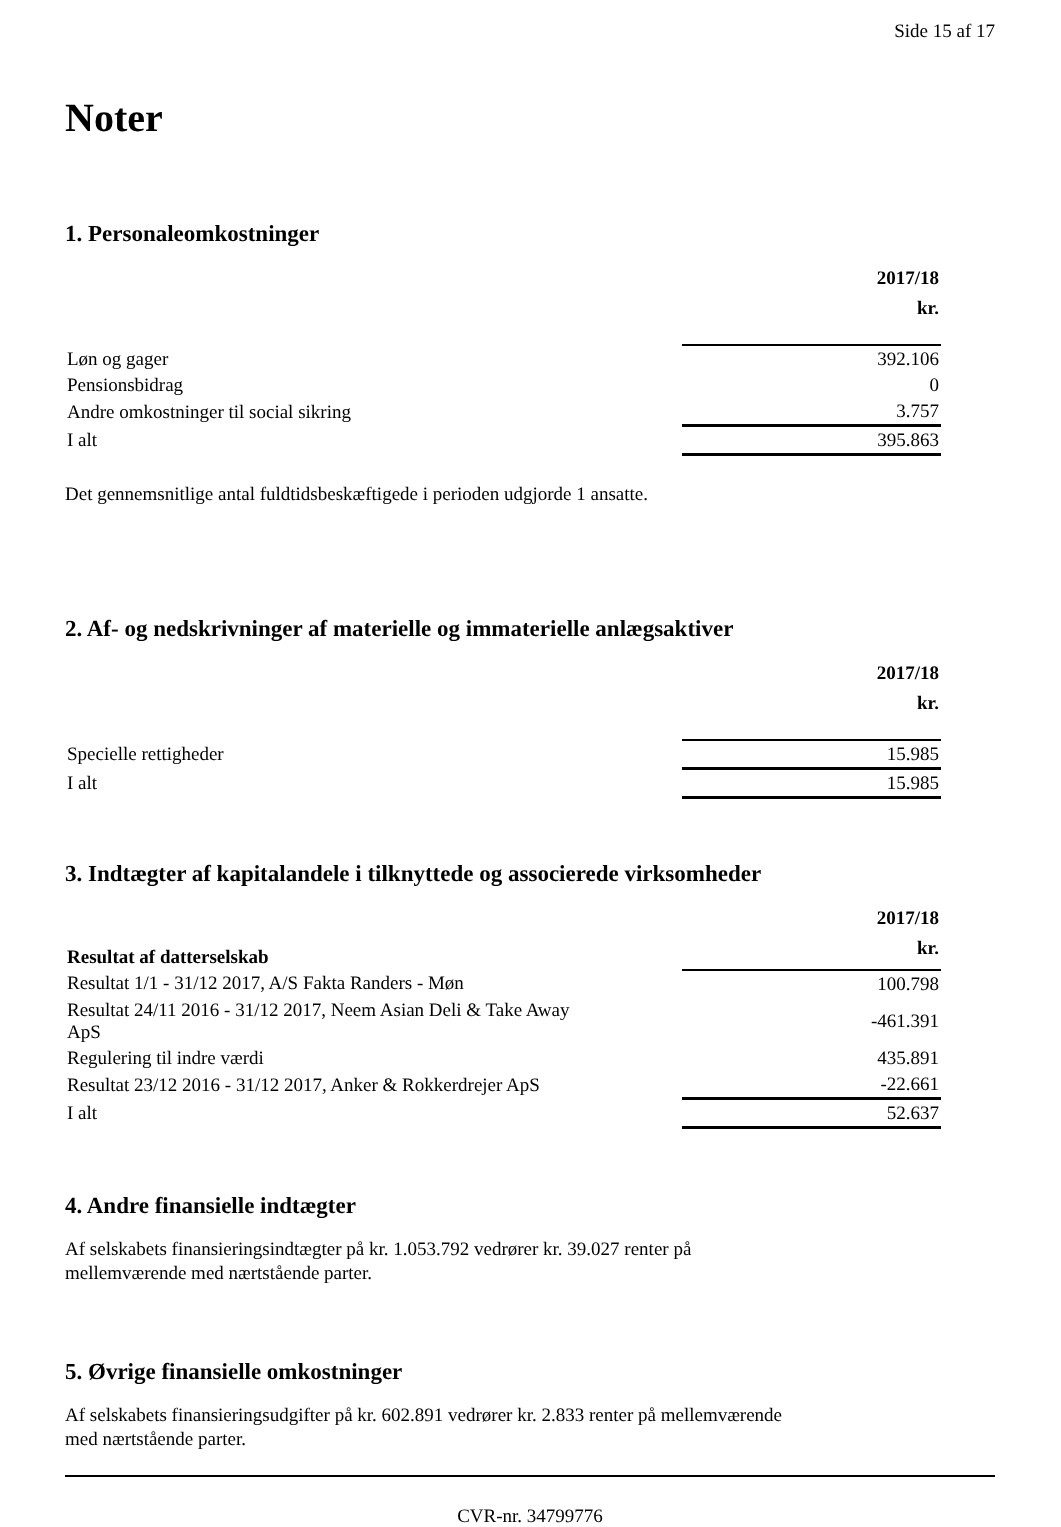Side 15 af 17
Noter
1. Personaleomkostninger
| | 2017/18 kr. |
| --- | --- |
| Løn og gager | 392.106 |
| Pensionsbidrag | 0 |
| Andre omkostninger til social sikring | 3.757 |
| I alt | 395.863 |
Det gennemsnitlige antal fuldtidsbeskæftigede i perioden udgjorde 1 ansatte.
2. Af- og nedskrivninger af materielle og immaterielle anlægsaktiver
| | 2017/18 kr. |
| --- | --- |
| Specielle rettigheder | 15.985 |
| I alt | 15.985 |
3. Indtægter af kapitalandele i tilknyttede og associerede virksomheder
| Resultat af datterselskab | 2017/18 kr. |
| --- | --- |
| Resultat 1/1 - 31/12 2017, A/S Fakta Randers - Møn | 100.798 |
| Resultat 24/11 2016 - 31/12 2017, Neem Asian Deli & Take Away ApS | -461.391 |
| Regulering til indre værdi | 435.891 |
| Resultat 23/12 2016 - 31/12 2017, Anker & Rokkerdrejer ApS | -22.661 |
| I alt | 52.637 |
4. Andre finansielle indtægter
Af selskabets finansieringsindtægter på kr. 1.053.792 vedrører kr. 39.027 renter på
mellemværende med nærtstående parter.
5. Øvrige finansielle omkostninger
Af selskabets finansieringsudgifter på kr. 602.891 vedrører kr. 2.833 renter på mellemværende
med nærtstående parter.
CVR-nr. 34799776